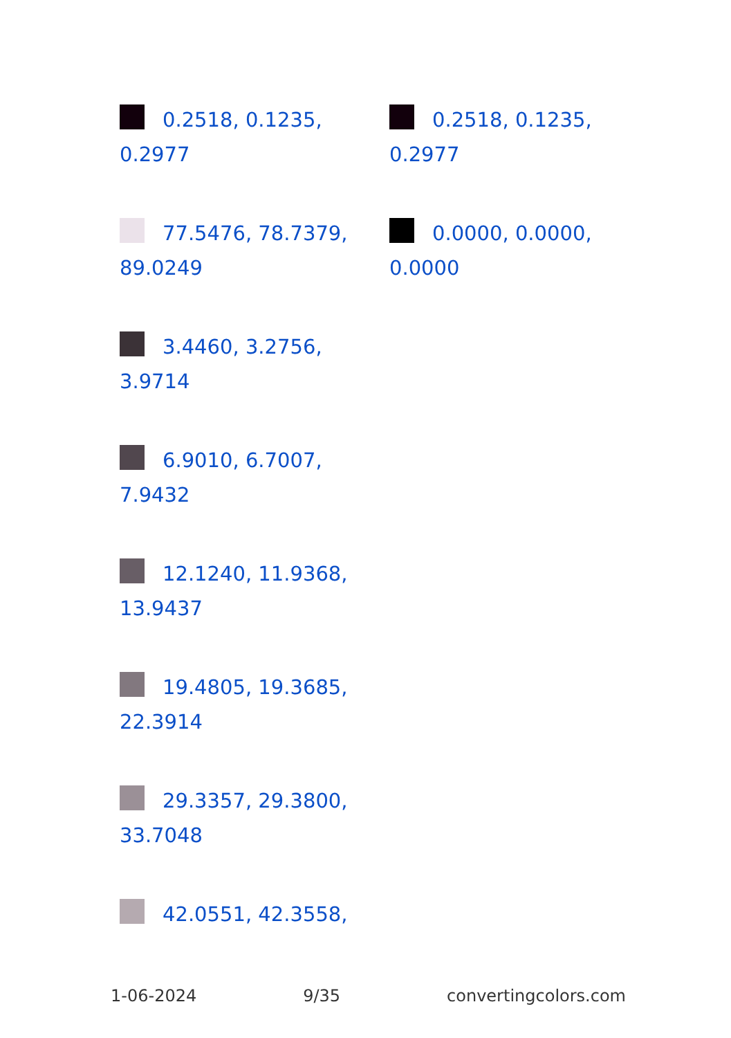0.2518, 0.1235, 0.2977
77.5476, 78.7379, 89.0249
3.4460, 3.2756, 3.9714
6.9010, 6.7007, 7.9432
12.1240, 11.9368, 13.9437
19.4805, 19.3685, 22.3914
29.3357, 29.3800, 33.7048
42.0551, 42.3558,
0.2518, 0.1235, 0.2977
0.0000, 0.0000, 0.0000
1-06-2024 9/35 convertingcolors.com